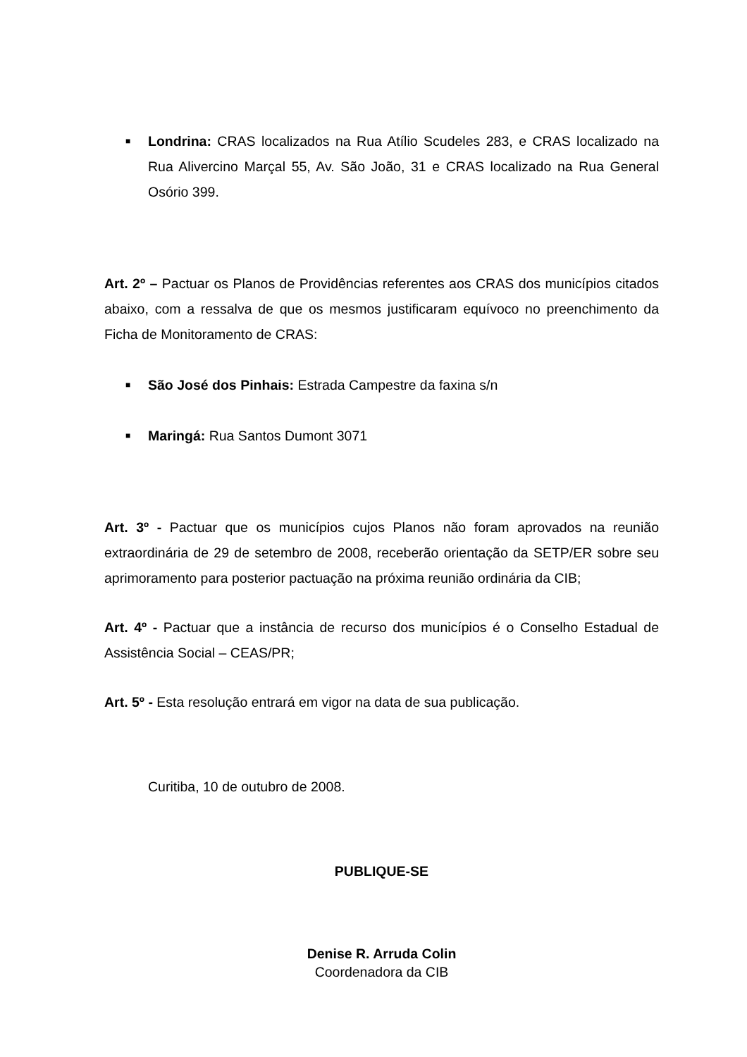■
Londrina: CRAS localizados na Rua Atílio Scudeles 283, e CRAS localizado na Rua Alivercino Marçal 55, Av. São João, 31 e CRAS localizado na Rua General Osório 399.
Art. 2º – Pactuar os Planos de Providências referentes aos CRAS dos municípios citados abaixo, com a ressalva de que os mesmos justificaram equívoco no preenchimento da Ficha de Monitoramento de CRAS:
■
São José dos Pinhais: Estrada Campestre da faxina s/n
■
Maringá: Rua Santos Dumont 3071
Art. 3º - Pactuar que os municípios cujos Planos não foram aprovados na reunião extraordinária de 29 de setembro de 2008, receberão orientação da SETP/ER sobre seu aprimoramento para posterior pactuação na próxima reunião ordinária da CIB;
Art. 4º - Pactuar que a instância de recurso dos municípios é o Conselho Estadual de Assistência Social – CEAS/PR;
Art. 5º - Esta resolução entrará em vigor na data de sua publicação.
Curitiba, 10 de outubro de 2008.
PUBLIQUE-SE
Denise R. Arruda Colin
Coordenadora da CIB